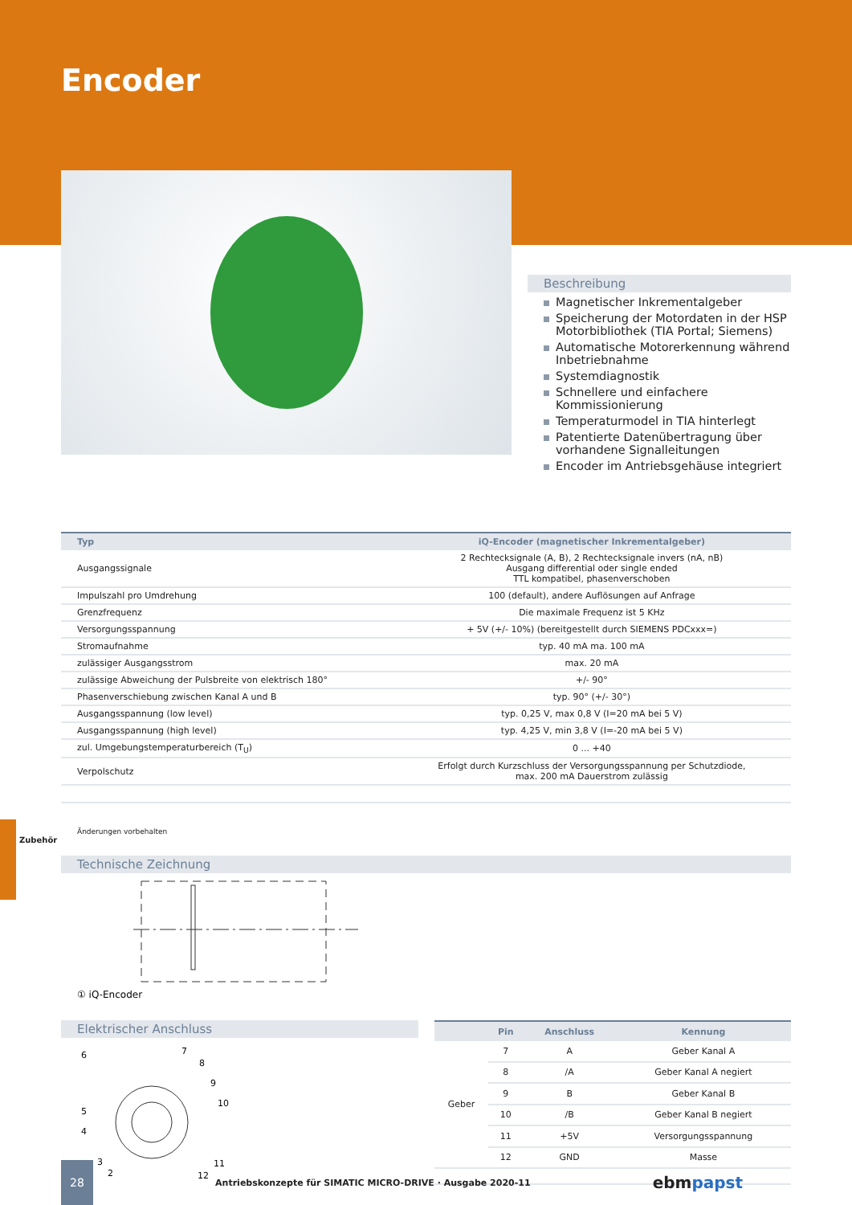Encoder
Beschreibung
Magnetischer Inkrementalgeber
Speicherung der Motordaten in der HSP Motorbibliothek (TIA Portal; Siemens)
Automatische Motorerkennung während Inbetriebnahme
Systemdiagnostik
Schnellere und einfachere Kommissionierung
Temperaturmodel in TIA hinterlegt
Patentierte Datenübertragung über vorhandene Signalleitungen
Encoder im Antriebsgehäuse integriert
| Typ | iQ-Encoder (magnetischer Inkrementalgeber) |
| --- | --- |
| Ausgangssignale | 2 Rechtecksignale (A, B), 2 Rechtecksignale invers (nA, nB) Ausgang differential oder single ended TTL kompatibel, phasenverschoben |
| Impulszahl pro Umdrehung | 100 (default), andere Auflösungen auf Anfrage |
| Grenzfrequenz | Die maximale Frequenz ist 5 KHz |
| Versorgungsspannung | + 5V (+/- 10%) (bereitgestellt durch SIEMENS PDCxxx=) |
| Stromaufnahme | typ. 40 mA ma. 100 mA |
| zulässiger Ausgangsstrom | max. 20 mA |
| zulässige Abweichung der Pulsbreite von elektrisch 180° | +/- 90° |
| Phasenverschiebung zwischen Kanal A und B | typ. 90° (+/- 30°) |
| Ausgangsspannung (low level) | typ. 0,25 V, max 0,8 V (I=20 mA bei 5 V) |
| Ausgangsspannung (high level) | typ. 4,25 V, min 3,8 V (I=-20 mA bei 5 V) |
| zul. Umgebungstemperaturbereich (T<sub>U</sub>) | 0 ... +40 |
| Verpolschutz | Erfolgt durch Kurzschluss der Versorgungsspannung per Schutzdiode, max. 200 mA Dauerstrom zulässig |
Änderungen vorbehalten
Technische Zeichnung
① iQ-Encoder
Elektrischer Anschluss
6
7
8
9
10
5
4
3
2
11
12
| | Pin | Anschluss | Kennung |
| --- | --- | --- | --- |
| Geber | 7 | A | Geber Kanal A |
| | 8 | /A | Geber Kanal A negiert |
| | 9 | B | Geber Kanal B |
| | 10 | /B | Geber Kanal B negiert |
| | 11 | +5V | Versorgungsspannung |
| | 12 | GND | Masse |
28
Antriebskonzepte für SIMATIC MICRO-DRIVE · Ausgabe 2020-11
ebmpapst
Zubehör